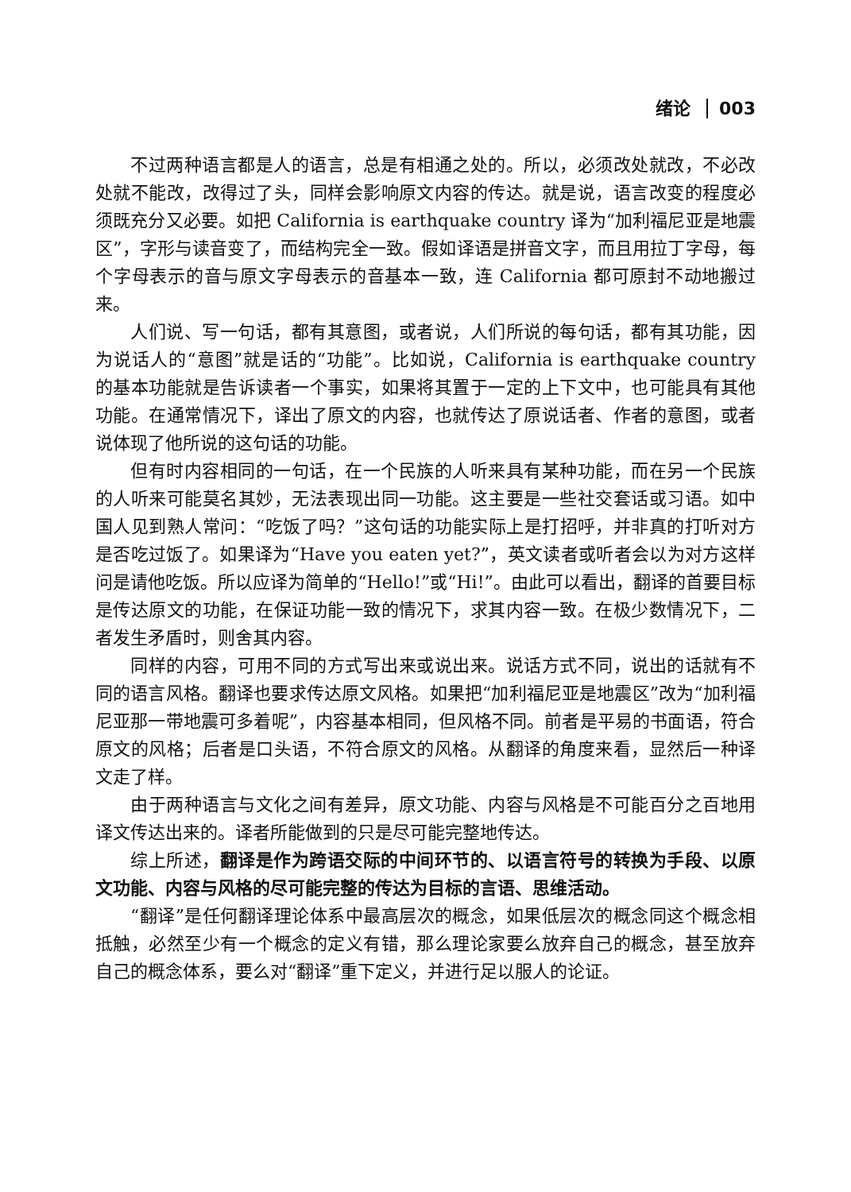绪论 003
不过两种语言都是人的语言，总是有相通之处的。所以，必须改处就改，不必改处就不能改，改得过了头，同样会影响原文内容的传达。就是说，语言改变的程度必须既充分又必要。如把 California is earthquake country 译为“加利福尼亚是地震区”，字形与读音变了，而结构完全一致。假如译语是拼音文字，而且用拉丁字母，每个字母表示的音与原文字母表示的音基本一致，连 California 都可原封不动地搬过来。
人们说、写一句话，都有其意图，或者说，人们所说的每句话，都有其功能，因为说话人的“意图”就是话的“功能”。比如说，California is earthquake country 的基本功能就是告诉读者一个事实，如果将其置于一定的上下文中，也可能具有其他功能。在通常情况下，译出了原文的内容，也就传达了原说话者、作者的意图，或者说体现了他所说的这句话的功能。
但有时内容相同的一句话，在一个民族的人听来具有某种功能，而在另一个民族的人听来可能莫名其妙，无法表现出同一功能。这主要是一些社交套话或习语。如中国人见到熟人常问：“吃饭了吗？”这句话的功能实际上是打招呼，并非真的打听对方是否吃过饭了。如果译为“Have you eaten yet?”，英文读者或听者会以为对方这样问是请他吃饭。所以应译为简单的“Hello!”或“Hi!”。由此可以看出，翻译的首要目标是传达原文的功能，在保证功能一致的情况下，求其内容一致。在极少数情况下，二者发生矛盾时，则舍其内容。
同样的内容，可用不同的方式写出来或说出来。说话方式不同，说出的话就有不同的语言风格。翻译也要求传达原文风格。如果把“加利福尼亚是地震区”改为“加利福尼亚那一带地震可多着呢”，内容基本相同，但风格不同。前者是平易的书面语，符合原文的风格；后者是口头语，不符合原文的风格。从翻译的角度来看，显然后一种译文走了样。
由于两种语言与文化之间有差异，原文功能、内容与风格是不可能百分之百地用译文传达出来的。译者所能做到的只是尽可能完整地传达。
综上所述，翻译是作为跨语交际的中间环节的、以语言符号的转换为手段、以原文功能、内容与风格的尽可能完整的传达为目标的言语、思维活动。
“翻译”是任何翻译理论体系中最高层次的概念，如果低层次的概念同这个概念相抵触，必然至少有一个概念的定义有错，那么理论家要么放弃自己的概念，甚至放弃自己的概念体系，要么对“翻译”重下定义，并进行足以服人的论证。